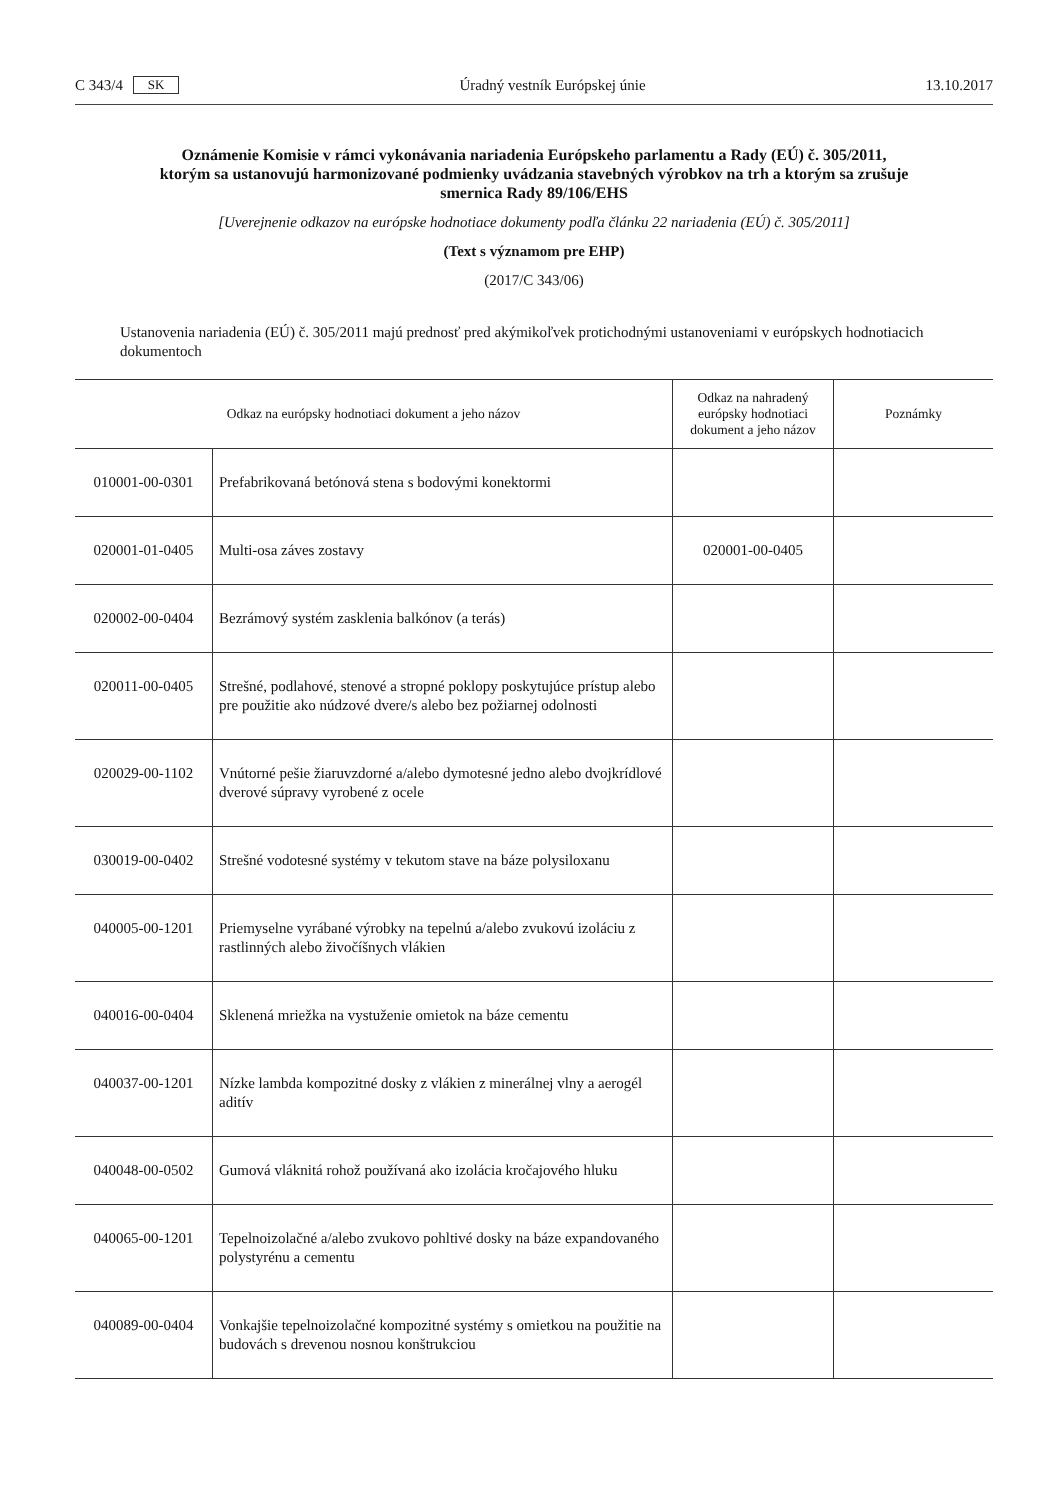C 343/4 SK Úradný vestník Európskej únie 13.10.2017
Oznámenie Komisie v rámci vykonávania nariadenia Európskeho parlamentu a Rady (EÚ) č. 305/2011, ktorým sa ustanovujú harmonizované podmienky uvádzania stavebných výrobkov na trh a ktorým sa zrušuje smernica Rady 89/106/EHS
[Uverejnenie odkazov na európske hodnotiace dokumenty podľa článku 22 nariadenia (EÚ) č. 305/2011]
(Text s významom pre EHP)
(2017/C 343/06)
Ustanovenia nariadenia (EÚ) č. 305/2011 majú prednosť pred akýmikoľvek protichodnými ustanoveniami v európskych hodnotiacich dokumentoch
| Odkaz na európsky hodnotiaci dokument a jeho názov | | Odkaz na nahradený európsky hodnotiaci dokument a jeho názov | Poznámky |
| --- | --- | --- | --- |
| 010001-00-0301 | Prefabrikovaná betónová stena s bodovými konektormi | | |
| 020001-01-0405 | Multi-osa záves zostavy | 020001-00-0405 | |
| 020002-00-0404 | Bezrámový systém zasklenia balkónov (a terás) | | |
| 020011-00-0405 | Strešné, podlahové, stenové a stropné poklopy poskytujúce prístup alebo pre použitie ako núdzové dvere/s alebo bez požiarnej odolnosti | | |
| 020029-00-1102 | Vnútorné pešie žiaruvzdorné a/alebo dymotesné jedno alebo dvojkrídlové dverové súpravy vyrobené z ocele | | |
| 030019-00-0402 | Strešné vodotesné systémy v tekutom stave na báze polysiloxanu | | |
| 040005-00-1201 | Priemyselne vyrábané výrobky na tepelnú a/alebo zvukovú izoláciu z rastlinných alebo živočíšnych vlákien | | |
| 040016-00-0404 | Sklenená mriežka na vystuženie omietok na báze cementu | | |
| 040037-00-1201 | Nízke lambda kompozitné dosky z vlákien z minerálnej vlny a aerogél aditív | | |
| 040048-00-0502 | Gumová vláknitá rohož používaná ako izolácia kročajového hluku | | |
| 040065-00-1201 | Tepelnoizolačné a/alebo zvukovo pohltivé dosky na báze expandovaného polystyrénu a cementu | | |
| 040089-00-0404 | Vonkajšie tepelnoizolačné kompozitné systémy s omietkou na použitie na budovách s drevenou nosnou konštrukciou | | |